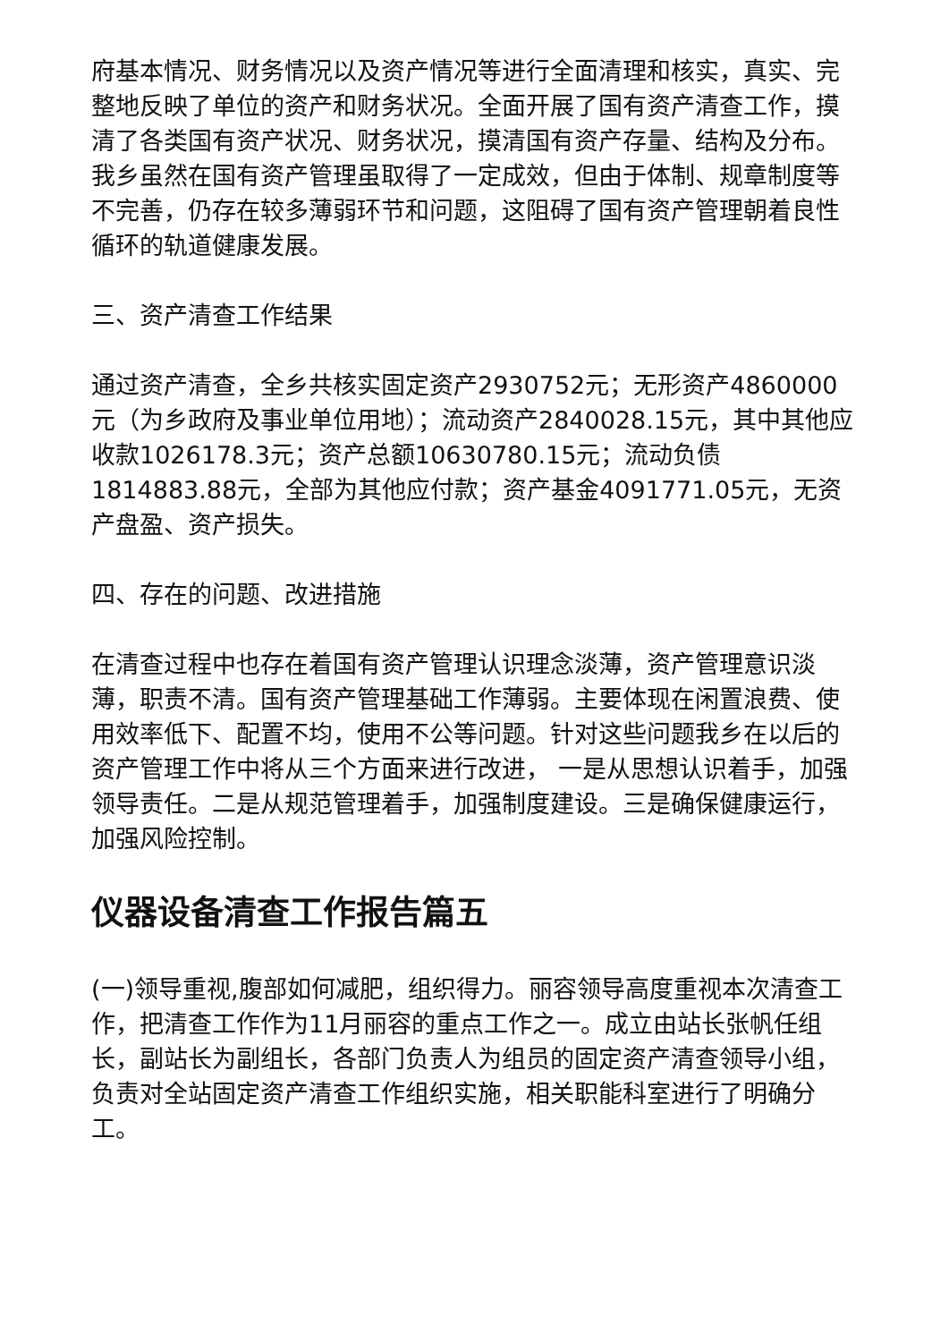府基本情况、财务情况以及资产情况等进行全面清理和核实，真实、完整地反映了单位的资产和财务状况。全面开展了国有资产清查工作，摸清了各类国有资产状况、财务状况，摸清国有资产存量、结构及分布。我乡虽然在国有资产管理虽取得了一定成效，但由于体制、规章制度等不完善，仍存在较多薄弱环节和问题，这阻碍了国有资产管理朝着良性循环的轨道健康发展。
三、资产清查工作结果
通过资产清查，全乡共核实固定资产2930752元；无形资产4860000元（为乡政府及事业单位用地）；流动资产2840028.15元，其中其他应收款1026178.3元；资产总额10630780.15元；流动负债1814883.88元，全部为其他应付款；资产基金4091771.05元，无资产盘盈、资产损失。
四、存在的问题、改进措施
在清查过程中也存在着国有资产管理认识理念淡薄，资产管理意识淡薄，职责不清。国有资产管理基础工作薄弱。主要体现在闲置浪费、使用效率低下、配置不均，使用不公等问题。针对这些问题我乡在以后的资产管理工作中将从三个方面来进行改进， 一是从思想认识着手，加强领导责任。二是从规范管理着手，加强制度建设。三是确保健康运行，加强风险控制。
仪器设备清查工作报告篇五
(一)领导重视,腹部如何减肥，组织得力。丽容领导高度重视本次清查工作，把清查工作作为11月丽容的重点工作之一。成立由站长张帆任组长，副站长为副组长，各部门负责人为组员的固定资产清查领导小组，负责对全站固定资产清查工作组织实施，相关职能科室进行了明确分工。